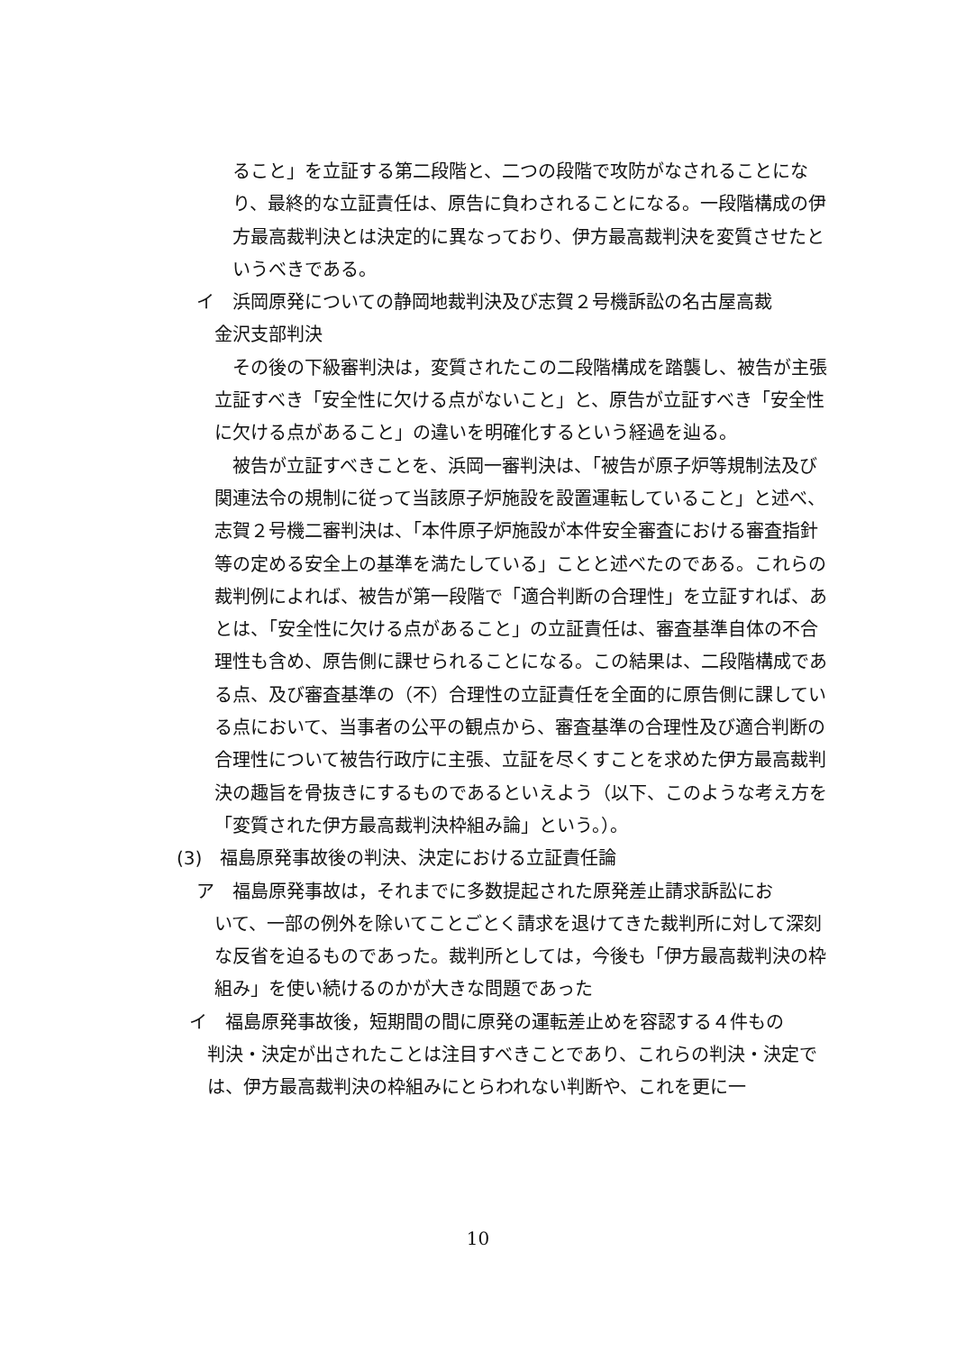ること」を立証する第二段階と、二つの段階で攻防がなされることになり、最終的な立証責任は、原告に負わされることになる。一段階構成の伊方最高裁判決とは決定的に異なっており、伊方最高裁判決を変質させたというべきである。
イ　浜岡原発についての静岡地裁判決及び志賀２号機訴訟の名古屋高裁
金沢支部判決
　その後の下級審判決は，変質されたこの二段階構成を踏襲し、被告が主張立証すべき「安全性に欠ける点がないこと」と、原告が立証すべき「安全性に欠ける点があること」の違いを明確化するという経過を辿る。
　被告が立証すべきことを、浜岡一審判決は、「被告が原子炉等規制法及び関連法令の規制に従って当該原子炉施設を設置運転していること」と述べ、志賀２号機二審判決は、「本件原子炉施設が本件安全審査における審査指針等の定める安全上の基準を満たしている」ことと述べたのである。これらの裁判例によれば、被告が第一段階で「適合判断の合理性」を立証すれば、あとは、「安全性に欠ける点があること」の立証責任は、審査基準自体の不合理性も含め、原告側に課せられることになる。この結果は、二段階構成である点、及び審査基準の（不）合理性の立証責任を全面的に原告側に課している点において、当事者の公平の観点から、審査基準の合理性及び適合判断の合理性について被告行政庁に主張、立証を尽くすことを求めた伊方最高裁判決の趣旨を骨抜きにするものであるといえよう（以下、このような考え方を「変質された伊方最高裁判決枠組み論」という。）。
(3)　福島原発事故後の判決、決定における立証責任論
ア　福島原発事故は，それまでに多数提起された原発差止請求訴訟にお
いて、一部の例外を除いてことごとく請求を退けてきた裁判所に対して深刻な反省を迫るものであった。裁判所としては，今後も「伊方最高裁判決の枠組み」を使い続けるのかが大きな問題であった
イ　福島原発事故後，短期間の間に原発の運転差止めを容認する４件もの
判決・決定が出されたことは注目すべきことであり、これらの判決・決定では、伊方最高裁判決の枠組みにとらわれない判断や、これを更に一
10